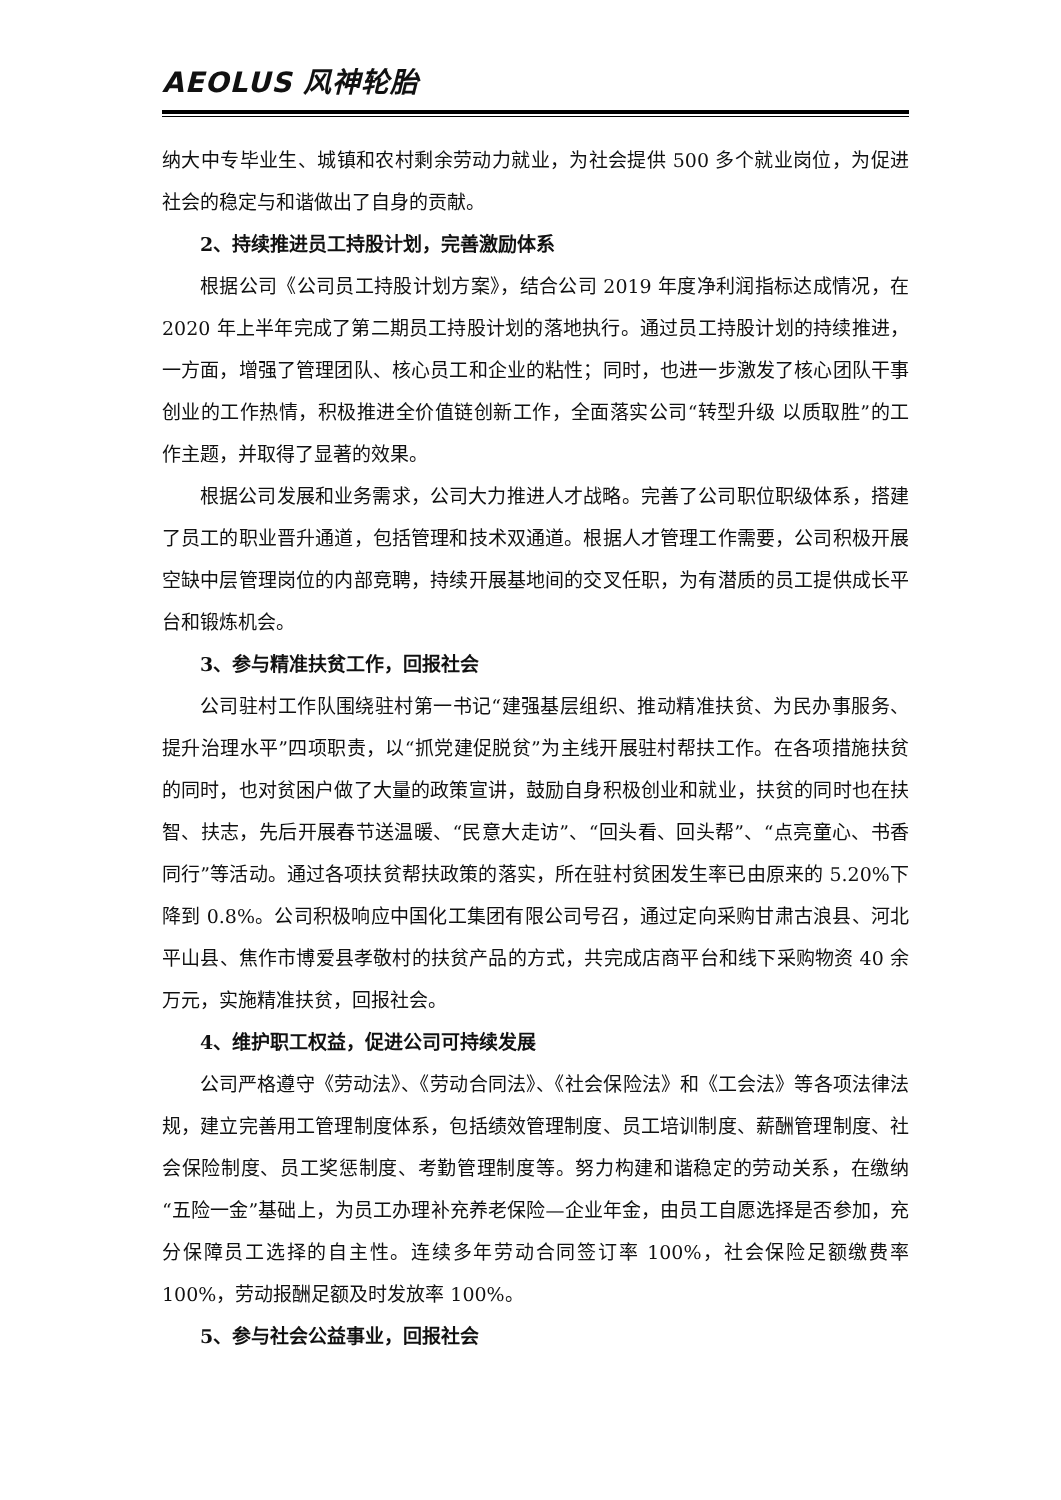AEOLUS 风神轮胎
纳大中专毕业生、城镇和农村剩余劳动力就业，为社会提供 500 多个就业岗位，为促进社会的稳定与和谐做出了自身的贡献。
2、持续推进员工持股计划，完善激励体系
根据公司《公司员工持股计划方案》，结合公司 2019 年度净利润指标达成情况，在 2020 年上半年完成了第二期员工持股计划的落地执行。通过员工持股计划的持续推进，一方面，增强了管理团队、核心员工和企业的粘性；同时，也进一步激发了核心团队干事创业的工作热情，积极推进全价值链创新工作，全面落实公司“转型升级 以质取胜”的工作主题，并取得了显著的效果。
根据公司发展和业务需求，公司大力推进人才战略。完善了公司职位职级体系，搭建了员工的职业晋升通道，包括管理和技术双通道。根据人才管理工作需要，公司积极开展空缺中层管理岗位的内部竞聘，持续开展基地间的交叉任职，为有潜质的员工提供成长平台和锻炼机会。
3、参与精准扶贫工作，回报社会
公司驻村工作队围绕驻村第一书记“建强基层组织、推动精准扶贫、为民办事服务、提升治理水平”四项职责，以“抓党建促脱贫”为主线开展驻村帮扶工作。在各项措施扶贫的同时，也对贫困户做了大量的政策宣讲，鼓励自身积极创业和就业，扶贫的同时也在扶智、扶志，先后开展春节送温暖、“民意大走访”、“回头看、回头帮”、“点亮童心、书香同行”等活动。通过各项扶贫帮扶政策的落实，所在驻村贫困发生率已由原来的 5.20%下降到 0.8%。公司积极响应中国化工集团有限公司号召，通过定向采购甘肃古浪县、河北平山县、焦作市博爱县孝敬村的扶贫产品的方式，共完成店商平台和线下采购物资 40 余万元，实施精准扶贫，回报社会。
4、维护职工权益，促进公司可持续发展
公司严格遵守《劳动法》、《劳动合同法》、《社会保险法》和《工会法》等各项法律法规，建立完善用工管理制度体系，包括绩效管理制度、员工培训制度、薪酬管理制度、社会保险制度、员工奖惩制度、考勤管理制度等。努力构建和谐稳定的劳动关系，在缴纳 “五险一金”基础上，为员工办理补充养老保险—企业年金，由员工自愿选择是否参加，充分保障员工选择的自主性。连续多年劳动合同签订率 100%，社会保险足额缴费率 100%，劳动报酬足额及时发放率 100%。
5、参与社会公益事业，回报社会